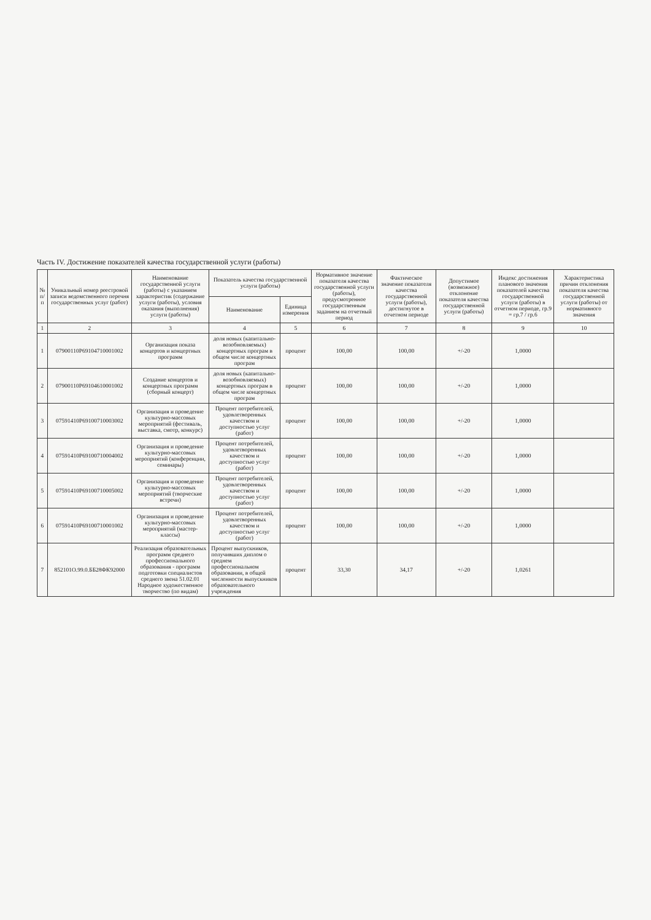Часть IV. Достижение показателей качества государственной услуги (работы)
| № п/п | Уникальный номер реестровой записи ведомственного перечня государственных услуг (работ) | Наименование государственной услуги (работы) с указанием характеристик (содержание услуги (работы), условия оказания (выполнения) услуги (работы) | Показатель качества государственной услуги (работы) | | Нормативное значение показателя качества государственной услуги (работы), предусмотренное государственным заданием на отчетный период | Фактическое значение показателя качества государственной услуги (работы), достигнутое в отчетном периоде | Допустимое (возможное) отклонение показателя качества государственной услуги (работы) | Индекс достижения планового значения показателей качества государственной услуги (работы) в отчетном периоде, гр.9 = гр.7 / гр.6 | Характеристика причин отклонения показателя качества государственной услуги (работы) от нормативного значения |
| --- | --- | --- | --- | --- | --- | --- | --- | --- | --- |
| | | | Наименование | Единица измерения | | | | | |
| 1 | 2 | 3 | 4 | 5 | 6 | 7 | 8 | 9 | 10 |
| 1 | 07900110Р69104710001002 | Организация показа концертов и концертных программ | доля новых (капитально-возобновляемых) концертных програм в общем числе концертных програм | процент | 100,00 | 100,00 | +/-20 | 1,0000 | |
| 2 | 07900110Р69104610001002 | Создание концертов и концертных программ (сборный концерт) | доля новых (капитально-возобновляемых) концертных програм в общем числе концертных програм | процент | 100,00 | 100,00 | +/-20 | 1,0000 | |
| 3 | 07591410Р69100710003002 | Организация и проведение культурно-массовых мероприятий (фестиваль, выставка, смотр, конкурс) | Процент потребителей, удовлетворенных качеством и доступностью услуг (работ) | процент | 100,00 | 100,00 | +/-20 | 1,0000 | |
| 4 | 07591410Р69100710004002 | Организация и проведение культурно-массовых мероприятий (конференции, семинары) | Процент потребителей, удовлетворенных качеством и доступностью услуг (работ) | процент | 100,00 | 100,00 | +/-20 | 1,0000 | |
| 5 | 07591410Р69100710005002 | Организация и проведение культурно-массовых мероприятий (творческие встречи) | Процент потребителей, удовлетворенных качеством и доступностью услуг (работ) | процент | 100,00 | 100,00 | +/-20 | 1,0000 | |
| 6 | 07591410Р69100710001002 | Организация и проведение культурно-массовых мероприятий (мастер-классы) | Процент потребителей, удовлетворенных качеством и доступностью услуг (работ) | процент | 100,00 | 100,00 | +/-20 | 1,0000 | |
| 7 | 852101О.99.0.ББ28ФК92000 | Реализация образовательных программ среднего профессионального образования - программ подготовки специалистов среднего звена 51.02.01 Народное художественное творчество (по видам) | Процент выпускников, получивших диплом о среднем профессиональном образовании, в общей численности выпускников образовательного учреждения | процент | 33,30 | 34,17 | +/-20 | 1,0261 | |